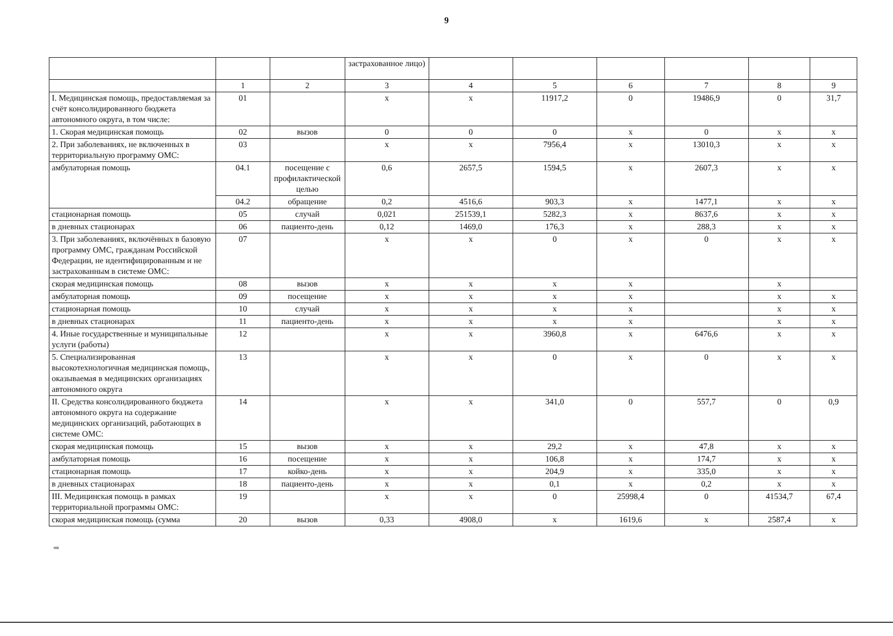9
| | | | застрахованное лицо) | | | | | | |
| | 1 | 2 | 3 | 4 | 5 | 6 | 7 | 8 | 9 |
| I. Медицинская помощь, предоставляемая за счёт консолидированного бюджета автономного округа, в том числе: | 01 | | x | x | 11917,2 | 0 | 19486,9 | 0 | 31,7 |
| 1. Скорая медицинская помощь | 02 | вызов | 0 | 0 | 0 | x | 0 | x | x |
| 2. При заболеваниях, не включенных в территориальную программу ОМС: | 03 | | x | x | 7956,4 | x | 13010,3 | x | x |
| амбулаторная помощь | 04.1 | посещение с профилактической целью | 0,6 | 2657,5 | 1594,5 | x | 2607,3 | x | x |
| | 04.2 | обращение | 0,2 | 4516,6 | 903,3 | x | 1477,1 | x | x |
| стационарная помощь | 05 | случай | 0,021 | 251539,1 | 5282,3 | x | 8637,6 | x | x |
| в дневных стационарах | 06 | пациенто-день | 0,12 | 1469,0 | 176,3 | x | 288,3 | x | x |
| 3. При заболеваниях, включённых в базовую программу ОМС, гражданам Российской Федерации, не идентифицированным и не застрахованным в системе ОМС: | 07 | | x | x | 0 | x | 0 | x | x |
| скорая медицинская помощь | 08 | вызов | x | x | x | x | | x | |
| амбулаторная помощь | 09 | посещение | x | x | x | x | | x | x |
| стационарная помощь | 10 | случай | x | x | x | x | | x | x |
| в дневных стационарах | 11 | пациенто-день | x | x | x | x | | x | x |
| 4. Иные государственные и муниципальные услуги (работы) | 12 | | x | x | 3960,8 | x | 6476,6 | x | x |
| 5. Специализированная высокотехнологичная медицинская помощь, оказываемая в медицинских организациях автономного округа | 13 | | x | x | 0 | x | 0 | x | x |
| II. Средства консолидированного бюджета автономного округа на содержание медицинских организаций, работающих в системе ОМС: | 14 | | x | x | 341,0 | 0 | 557,7 | 0 | 0,9 |
| скорая медицинская помощь | 15 | вызов | x | x | 29,2 | x | 47,8 | x | x |
| амбулаторная помощь | 16 | посещение | x | x | 106,8 | x | 174,7 | x | x |
| стационарная помощь | 17 | койко-день | x | x | 204,9 | x | 335,0 | x | x |
| в дневных стационарах | 18 | пациенто-день | x | x | 0,1 | x | 0,2 | x | x |
| III. Медицинская помощь в рамках территориальной программы ОМС: | 19 | | x | x | 0 | 25998,4 | 0 | 41534,7 | 67,4 |
| скорая медицинская помощь (сумма | 20 | вызов | 0,33 | 4908,0 | x | 1619,6 | x | 2587,4 | x |
нв